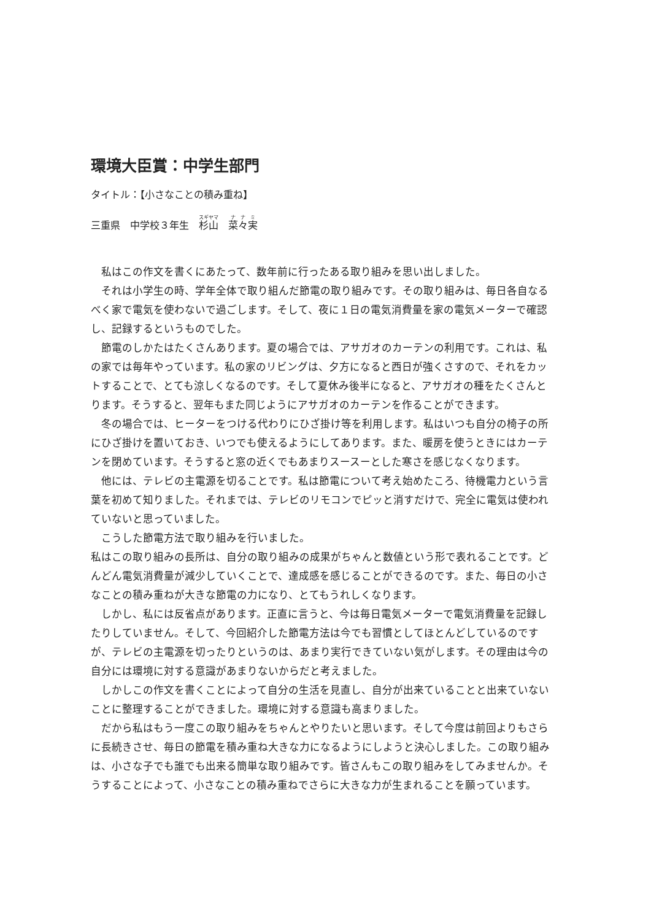環境大臣賞：中学生部門
タイトル：【小さなことの積み重ね】
三重県　中学校３年生　杉山　菜々実
私はこの作文を書くにあたって、数年前に行ったある取り組みを思い出しました。
それは小学生の時、学年全体で取り組んだ節電の取り組みです。その取り組みは、毎日各自なるべく家で電気を使わないで過ごします。そして、夜に１日の電気消費量を家の電気メーターで確認し、記録するというものでした。
節電のしかたはたくさんあります。夏の場合では、アサガオのカーテンの利用です。これは、私の家では毎年やっています。私の家のリビングは、夕方になると西日が強くさすので、それをカットすることで、とても涼しくなるのです。そして夏休み後半になると、アサガオの種をたくさんとります。そうすると、翌年もまた同じようにアサガオのカーテンを作ることができます。
冬の場合では、ヒーターをつける代わりにひざ掛け等を利用します。私はいつも自分の椅子の所にひざ掛けを置いておき、いつでも使えるようにしてあります。また、暖房を使うときにはカーテンを閉めています。そうすると窓の近くでもあまりスースーとした寒さを感じなくなります。
他には、テレビの主電源を切ることです。私は節電について考え始めたころ、待機電力という言葉を初めて知りました。それまでは、テレビのリモコンでピッと消すだけで、完全に電気は使われていないと思っていました。
こうした節電方法で取り組みを行いました。
私はこの取り組みの長所は、自分の取り組みの成果がちゃんと数値という形で表れることです。どんどん電気消費量が減少していくことで、達成感を感じることができるのです。また、毎日の小さなことの積み重ねが大きな節電の力になり、とてもうれしくなります。
しかし、私には反省点があります。正直に言うと、今は毎日電気メーターで電気消費量を記録したりしていません。そして、今回紹介した節電方法は今でも習慣としてほとんどしているのですが、テレビの主電源を切ったりというのは、あまり実行できていない気がします。その理由は今の自分には環境に対する意識があまりないからだと考えました。
しかしこの作文を書くことによって自分の生活を見直し、自分が出来ていることと出来ていないことに整理することができました。環境に対する意識も高まりました。
だから私はもう一度この取り組みをちゃんとやりたいと思います。そして今度は前回よりもさらに長続きさせ、毎日の節電を積み重ね大きな力になるようにしようと決心しました。この取り組みは、小さな子でも誰でも出来る簡単な取り組みです。皆さんもこの取り組みをしてみませんか。そうすることによって、小さなことの積み重ねでさらに大きな力が生まれることを願っています。